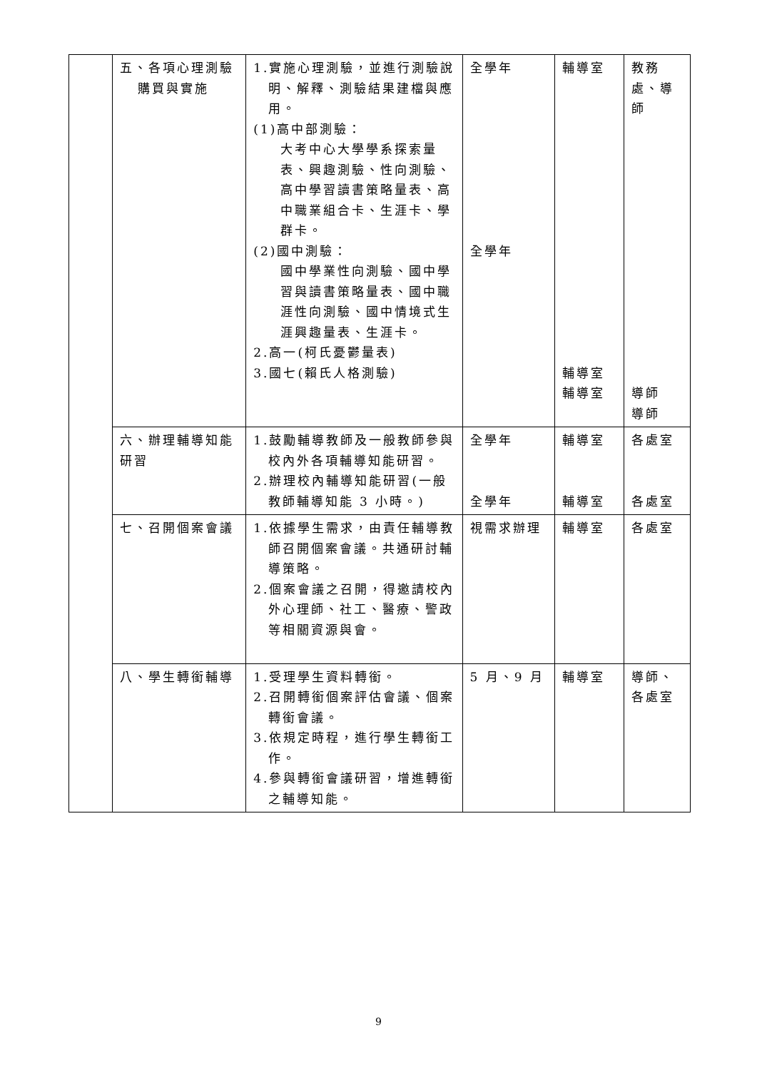| | 五、各項心理測驗 購買與實施 | 1.實施心理測驗，並進行測驗說明、解釋、測驗結果建檔與應用。 (1)高中部測驗： 大考中心大學學系探索量表、興趣測驗、性向測驗、高中學習讀書策略量表、高中職業組合卡、生涯卡、學群卡。 (2)國中測驗： 國中學業性向測驗、國中學習與讀書策略量表、國中職涯性向測驗、國中情境式生涯興趣量表、生涯卡。 2.高一(柯氏憂鬱量表) 3.國七(賴氏人格測驗) | 全學年 全學年 | 輔導室 輔導室 輔導室 | 教務 處、導師 導師 導師 |
| | 六、辦理輔導知能研習 | 1.鼓勵輔導教師及一般教師參與校內外各項輔導知能研習。 2.辦理校內輔導知能研習(一般教師輔導知能 3 小時。) | 全學年 全學年 | 輔導室 輔導室 | 各處室 各處室 |
| | 七、召開個案會議 | 1.依據學生需求，由責任輔導教師召開個案會議。共通研討輔導策略。 2.個案會議之召開，得邀請校內外心理師、社工、醫療、警政等相關資源與會。 | 視需求辦理 | 輔導室 | 各處室 |
| | 八、學生轉銜輔導 | 1.受理學生資料轉銜。 2.召開轉銜個案評估會議、個案轉銜會議。 3.依規定時程，進行學生轉銜工作。 4.參與轉銜會議研習，增進轉銜之輔導知能。 | 5 月、9 月 | 輔導室 | 導師、各處室 |
9